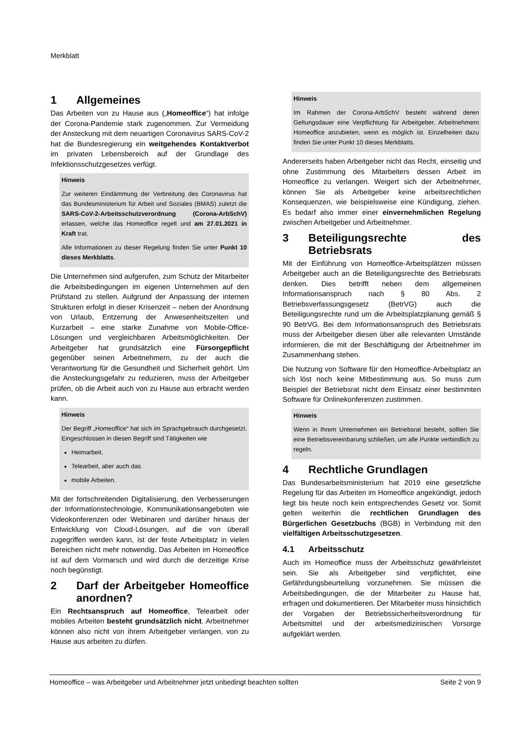Merkblatt
1 Allgemeines
Das Arbeiten von zu Hause aus („Homeoffice“) hat infolge der Corona-Pandemie stark zugenommen. Zur Vermeidung der Ansteckung mit dem neuartigen Coronavirus SARS-CoV-2 hat die Bundesregierung ein weitgehendes Kontaktverbot im privaten Lebensbereich auf der Grundlage des Infektionsschutzgesetzes verfügt.
Hinweis
Zur weiteren Eindämmung der Verbreitung des Coronavirus hat das Bundesministerium für Arbeit und Soziales (BMAS) zuletzt die SARS-CoV-2-Arbeitsschutzverordnung (Corona-ArbSchV) erlassen, welche das Homeoffice regelt und am 27.01.2021 in Kraft trat.
Alle Informationen zu dieser Regelung finden Sie unter Punkt 10 dieses Merkblatts.
Die Unternehmen sind aufgerufen, zum Schutz der Mitarbeiter die Arbeitsbedingungen im eigenen Unternehmen auf den Prüfstand zu stellen. Aufgrund der Anpassung der internen Strukturen erfolgt in dieser Krisenzeit – neben der Anordnung von Urlaub, Entzerrung der Anwesenheitszeiten und Kurzarbeit – eine starke Zunahme von Mobile-Office-Lösungen und vergleichbaren Arbeitsmöglichkeiten. Der Arbeitgeber hat grundsätzlich eine Fürsorgepflicht gegenüber seinen Arbeitnehmern, zu der auch die Verantwortung für die Gesundheit und Sicherheit gehört. Um die Ansteckungsgefahr zu reduzieren, muss der Arbeitgeber prüfen, ob die Arbeit auch von zu Hause aus erbracht werden kann.
Hinweis
Der Begriff „Homeoffice“ hat sich im Sprachgebrauch durchgesetzt. Eingeschlossen in diesen Begriff sind Tätigkeiten wie
Heimarbeit,
Telearbeit, aber auch das
mobile Arbeiten.
Mit der fortschreitenden Digitalisierung, den Verbesserungen der Informationstechnologie, Kommunikationsangeboten wie Videokonferenzen oder Webinaren und darüber hinaus der Entwicklung von Cloud-Lösungen, auf die von überall zugegriffen werden kann, ist der feste Arbeitsplatz in vielen Bereichen nicht mehr notwendig. Das Arbeiten im Homeoffice ist auf dem Vormarsch und wird durch die derzeitige Krise noch begünstigt.
2 Darf der Arbeitgeber Homeoffice anordnen?
Ein Rechtsanspruch auf Homeoffice, Telearbeit oder mobiles Arbeiten besteht grundsätzlich nicht. Arbeitnehmer können also nicht von ihrem Arbeitgeber verlangen, von zu Hause aus arbeiten zu dürfen.
Hinweis
Im Rahmen der Corona-ArbSchV besteht während deren Geltungsdauer eine Verpflichtung für Arbeitgeber, Arbeitnehmern Homeoffice anzubieten, wenn es möglich ist. Einzelheiten dazu finden Sie unter Punkt 10 dieses Merkblatts.
Andererseits haben Arbeitgeber nicht das Recht, einseitig und ohne Zustimmung des Mitarbeiters dessen Arbeit im Homeoffice zu verlangen. Weigert sich der Arbeitnehmer, können Sie als Arbeitgeber keine arbeitsrechtlichen Konsequenzen, wie beispielsweise eine Kündigung, ziehen. Es bedarf also immer einer einvernehmlichen Regelung zwischen Arbeitgeber und Arbeitnehmer.
3 Beteiligungsrechte des Betriebsrats
Mit der Einführung von Homeoffice-Arbeitsplätzen müssen Arbeitgeber auch an die Beteiligungsrechte des Betriebsrats denken. Dies betrifft neben dem allgemeinen Informationsanspruch nach § 80 Abs. 2 Betriebsverfassungsgesetz (BetrVG) auch die Beteiligungsrechte rund um die Arbeitsplatzplanung gemäß § 90 BetrVG. Bei dem Informationsanspruch des Betriebsrats muss der Arbeitgeber diesen über alle relevanten Umstände informieren, die mit der Beschäftigung der Arbeitnehmer im Zusammenhang stehen.
Die Nutzung von Software für den Homeoffice-Arbeitsplatz an sich löst noch keine Mitbestimmung aus. So muss zum Beispiel der Betriebsrat nicht dem Einsatz einer bestimmten Software für Onlinekonferenzen zustimmen.
Hinweis
Wenn in Ihrem Unternehmen ein Betriebsrat besteht, sollten Sie eine Betriebsvereinbarung schließen, um alle Punkte verbindlich zu regeln.
4 Rechtliche Grundlagen
Das Bundesarbeitsministerium hat 2019 eine gesetzliche Regelung für das Arbeiten im Homeoffice angekündigt, jedoch liegt bis heute noch kein entsprechendes Gesetz vor. Somit gelten weiterhin die rechtlichen Grundlagen des Bürgerlichen Gesetzbuchs (BGB) in Verbindung mit den vielfältigen Arbeitsschutzgesetzen.
4.1 Arbeitsschutz
Auch im Homeoffice muss der Arbeitsschutz gewährleistet sein. Sie als Arbeitgeber sind verpflichtet, eine Gefährdungsbeurteilung vorzunehmen. Sie müssen die Arbeitsbedingungen, die der Mitarbeiter zu Hause hat, erfragen und dokumentieren. Der Mitarbeiter muss hinsichtlich der Vorgaben der Betriebssicherheitsverordnung für Arbeitsmittel und der arbeitsmedizinischen Vorsorge aufgeklärt werden.
Homeoffice – was Arbeitgeber und Arbeitnehmer jetzt unbedingt beachten sollten Seite 2 von 9